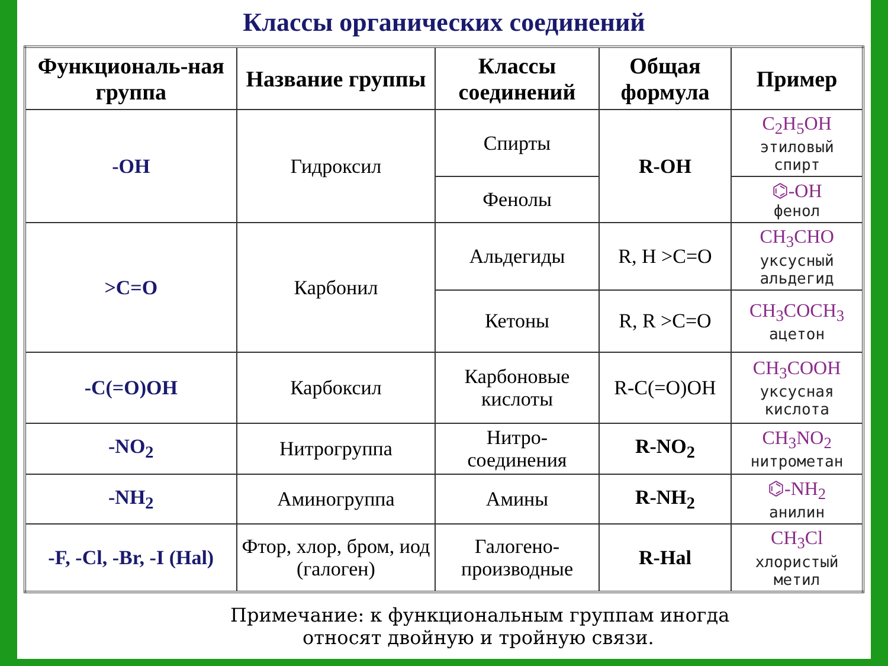Классы органических соединений
| Функциональ-ная группа | Название группы | Классы соединений | Общая формула | Пример |
| --- | --- | --- | --- | --- |
| -OH | Гидроксил | Спирты | R-OH | C<sub>2</sub>H<sub>5</sub>OH этиловый спирт |
| | | Фенолы | | ⌬-OH фенол |
| >C=O | Карбонил | Альдегиды | R, H >C=O | CH<sub>3</sub>CHO уксусный альдегид |
| | | Кетоны | R, R >C=O | CH<sub>3</sub>COCH<sub>3</sub> ацетон |
| -C(=O)OH | Карбоксил | Карбоновые кислоты | R-C(=O)OH | CH<sub>3</sub>COOH уксусная кислота |
| -NO<sub>2</sub> | Нитрогруппа | Нитро-соединения | R-NO<sub>2</sub> | CH<sub>3</sub>NO<sub>2</sub> нитрометан |
| -NH<sub>2</sub> | Аминогруппа | Амины | R-NH<sub>2</sub> | ⌬-NH<sub>2</sub> анилин |
| -F, -Cl, -Br, -I (Hal) | Фтор, хлор, бром, иод (галоген) | Галогено-производные | R-Hal | CH<sub>3</sub>Cl хлористый метил |
Примечание: к функциональным группам иногда
относят двойную и тройную связи.